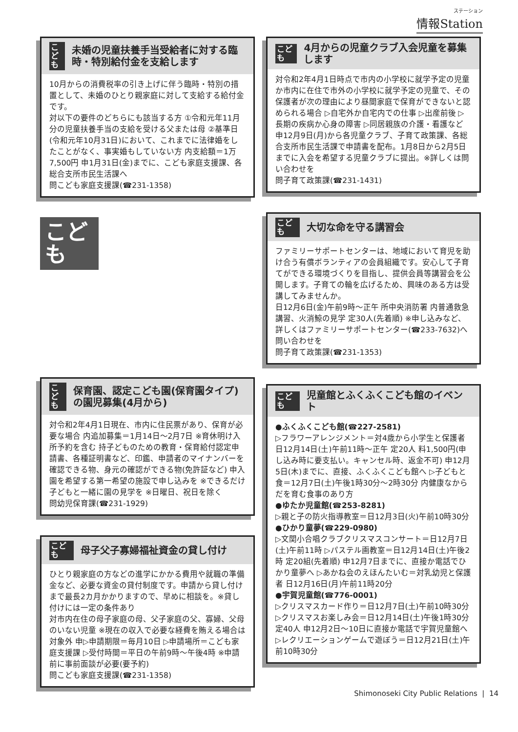ステーション
情報Station
こども
未婚の児童扶養手当受給者に対する臨時・特別給付金を支給します
10月からの消費税率の引き上げに伴う臨時・特別の措置として、未婚のひとり親家庭に対して支給する給付金です。
対以下の要件のどちらにも該当する方 ①令和元年11月分の児童扶養手当の支給を受ける父または母 ②基準日(令和元年10月31日)において、これまでに法律婚をしたことがなく、事実婚もしていない方 内支給額＝1万7,500円 申1月31日(金)までに、こども家庭支援課、各総合支所市民生活課へ
問こども家庭支援課(☎231-1358)
こども
こども
保育園、認定こども園(保育園タイプ)の園児募集(4月から)
対令和2年4月1日現在、市内に住民票があり、保育が必要な場合 内追加募集＝1月14日～2月7日 ※育休明け入所予約を含む 持子どものための教育・保育給付認定申請書、各種証明書など、印鑑、申請者のマイナンバーを確認できる物、身元の確認ができる物(免許証など) 申入園を希望する第一希望の施設で申し込みを ※できるだけ子どもと一緒に園の見学を ※日曜日、祝日を除く
問幼児保育課(☎231-1929)
こども
母子父子寡婦福祉資金の貸し付け
ひとり親家庭の方などの進学にかかる費用や就職の準備金など、必要な資金の貸付制度です。申請から貸し付けまで最長2カ月かかりますので、早めに相談を。※貸し付けには一定の条件あり
対市内在住の母子家庭の母、父子家庭の父、寡婦、父母のいない児童 ※現在の収入で必要な経費を賄える場合は対象外 申▷申請期限＝毎月10日 ▷申請場所＝こども家庭支援課 ▷受付時間＝平日の午前9時～午後4時 ※申請前に事前面談が必要(要予約)
問こども家庭支援課(☎231-1358)
こども
4月からの児童クラブ入会児童を募集します
対令和2年4月1日時点で市内の小学校に就学予定の児童か市内に在住で市外の小学校に就学予定の児童で、その保護者が次の理由により昼間家庭で保育ができないと認められる場合 ▷自宅外か自宅内での仕事 ▷出産前後 ▷長期の疾病か心身の障害 ▷同居親族の介護・看護など 申12月9日(月)から各児童クラブ、子育て政策課、各総合支所市民生活課で申請書を配布。1月8日から2月5日までに入会を希望する児童クラブに提出。※詳しくは問い合わせを
問子育て政策課(☎231-1431)
こども
大切な命を守る講習会
ファミリーサポートセンターは、地域において育児を助け合う有償ボランティアの会員組織です。安心して子育てができる環境づくりを目指し、提供会員等講習会を公開します。子育ての輪を広げるため、興味のある方は受講してみませんか。
日12月6日(金)午前9時～正午 所中央消防署 内普通救急講習、火消鯨の見学 定30人(先着順) ※申し込みなど、詳しくはファミリーサポートセンター(☎233-7632)へ問い合わせを
問子育て政策課(☎231-1353)
こども
児童館とふくふくこども館のイベント
●ふくふくこども館(☎227-2581)
▷フラワーアレンジメント＝対4歳から小学生と保護者 日12月14日(土)午前11時～正午 定20人 料1,500円(申し込み時に要支払い。キャンセル時、返金不可) 申12月5日(木)までに、直接、ふくふくこども館へ ▷子どもと食＝12月7日(土)午後1時30分～2時30分 内健康なからだを育む食事のあり方
●ゆたか児童館(☎253-8281)
▷親と子の防火指導教室＝日12月3日(火)午前10時30分
●ひかり童夢(☎229-0980)
▷文関小合唱クラブクリスマスコンサート＝日12月7日(土)午前11時 ▷パステル画教室＝日12月14日(土)午後2時 定20組(先着順) 申12月7日までに、直接か電話でひかり童夢へ ▷あかね会のえほんたいむ＝対乳幼児と保護者 日12月16日(月)午前11時20分
●宇賀児童館(☎776-0001)
▷クリスマスカード作り＝日12月7日(土)午前10時30分 ▷クリスマスお楽しみ会＝日12月14日(土)午後1時30分 定40人 申12月2日～10日に直接か電話で宇賀児童館へ ▷レクリエーションゲームで遊ぼう＝日12月21日(土)午前10時30分
Shimonoseki City Public Relations | 14